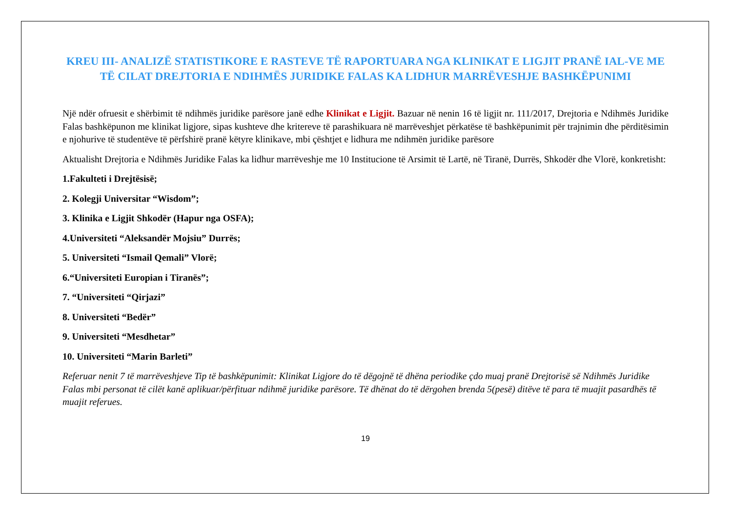KREU III- ANALIZË STATISTIKORE E RASTEVE TË RAPORTUARA NGA KLINIKAT E LIGJIT PRANË IAL-VE ME TË CILAT DREJTORIA E NDIHMËS JURIDIKE FALAS KA LIDHUR MARRËVESHJE BASHKËPUNIMI
Një ndër ofruesit e shërbimit të ndihmës juridike parësore janë edhe Klinikat e Ligjit. Bazuar në nenin 16 të ligjit nr. 111/2017, Drejtoria e Ndihmës Juridike Falas bashkëpunon me klinikat ligjore, sipas kushteve dhe kritereve të parashikuara në marrëveshjet përkatëse të bashkëpunimit për trajnimin dhe përditësimin e njohurive të studentëve të përfshirë pranë këtyre klinikave, mbi çështjet e lidhura me ndihmën juridike parësore
Aktualisht Drejtoria e Ndihmës Juridike Falas ka lidhur marrëveshje me 10 Institucione të Arsimit të Lartë, në Tiranë, Durrës, Shkodër dhe Vlorë, konkretisht:
1.Fakulteti i Drejtësisë;
2. Kolegji Universitar “Wisdom”;
3. Klinika e Ligjit Shkodër (Hapur nga OSFA);
4.Universiteti “Aleksandër Mojsiu” Durrës;
5. Universiteti “Ismail Qemali” Vlorë;
6.“Universiteti Europian i Tiranës”;
7. “Universiteti “Qirjazi”
8. Universiteti “Bedër”
9. Universiteti “Mesdhetar”
10. Universiteti “Marin Barleti”
Referuar nenit 7 të marrëveshjeve Tip të bashkëpunimit: Klinikat Ligjore do të dëgojnë të dhëna periodike çdo muaj pranë Drejtorisë së Ndihmës Juridike Falas mbi personat të cilët kanë aplikuar/përfituar ndihmë juridike parësore. Të dhënat do të dërgohen brenda 5(pesë) ditëve të para të muajit pasardhës të muajit referues.
19